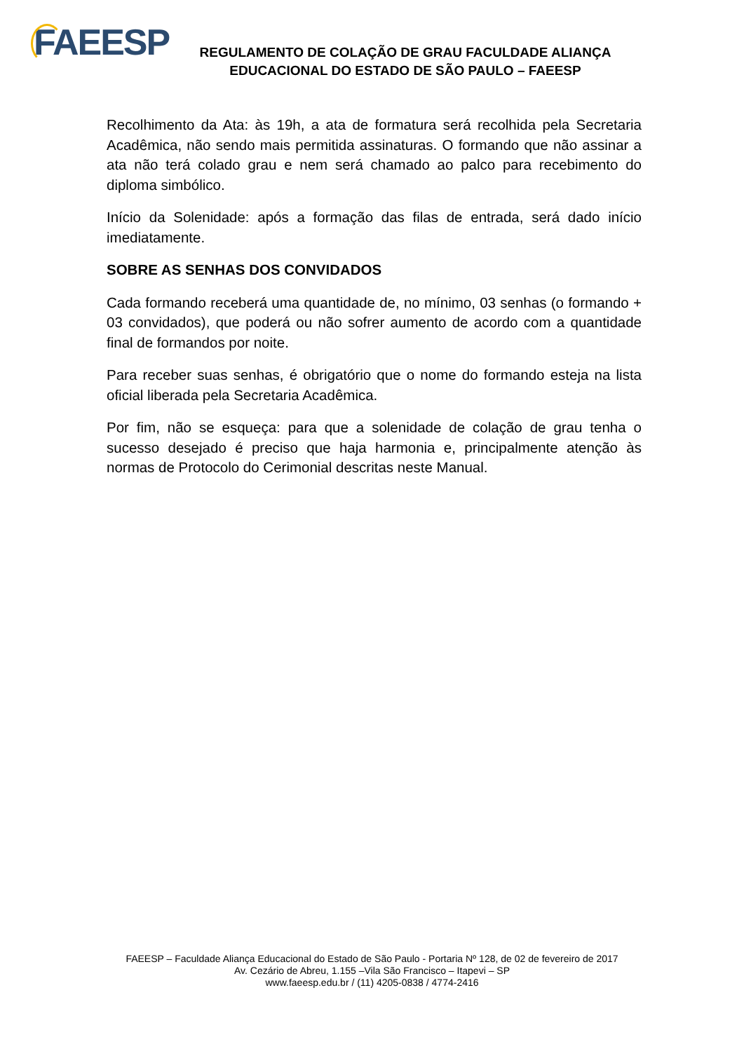FAEESP
REGULAMENTO DE COLAÇÃO DE GRAU FACULDADE ALIANÇA
EDUCACIONAL DO ESTADO DE SÃO PAULO – FAEESP
Recolhimento da Ata: às 19h, a ata de formatura será recolhida pela Secretaria Acadêmica, não sendo mais permitida assinaturas. O formando que não assinar a ata não terá colado grau e nem será chamado ao palco para recebimento do diploma simbólico.
Início da Solenidade: após a formação das filas de entrada, será dado início imediatamente.
SOBRE AS SENHAS DOS CONVIDADOS
Cada formando receberá uma quantidade de, no mínimo, 03 senhas (o formando + 03 convidados), que poderá ou não sofrer aumento de acordo com a quantidade final de formandos por noite.
Para receber suas senhas, é obrigatório que o nome do formando esteja na lista oficial liberada pela Secretaria Acadêmica.
Por fim, não se esqueça: para que a solenidade de colação de grau tenha o sucesso desejado é preciso que haja harmonia e, principalmente atenção às normas de Protocolo do Cerimonial descritas neste Manual.
FAEESP – Faculdade Aliança Educacional do Estado de São Paulo - Portaria Nº 128, de 02 de fevereiro de 2017
Av. Cezário de Abreu, 1.155 –Vila São Francisco – Itapevi – SP
www.faeesp.edu.br / (11) 4205-0838 / 4774-2416